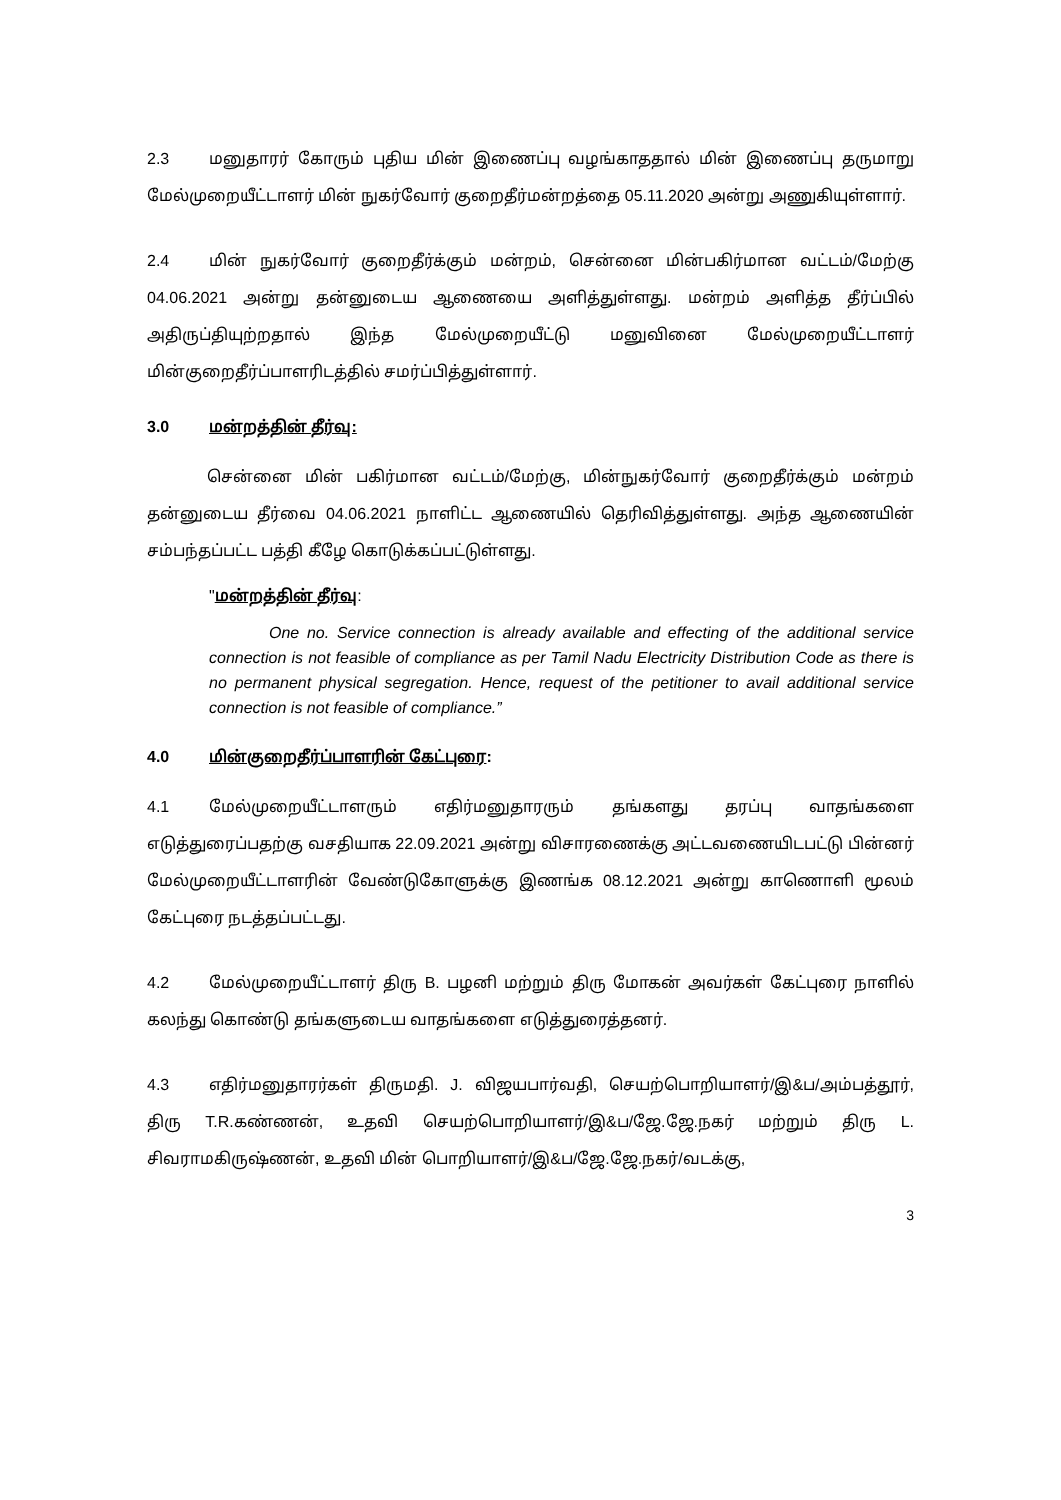2.3 மனுதாரர் கோரும் புதிய மின் இணைப்பு வழங்காததால் மின் இணைப்பு தருமாறு மேல்முறையீட்டாளர் மின் நுகர்வோர் குறைதீர்மன்றத்தை 05.11.2020 அன்று அணுகியுள்ளார்.
2.4 மின் நுகர்வோர் குறைதீர்க்கும் மன்றம், சென்னை மின்பகிர்மான வட்டம்/மேற்கு 04.06.2021 அன்று தன்னுடைய ஆணையை அளித்துள்ளது. மன்றம் அளித்த தீர்ப்பில் அதிருப்தியுற்றதால் இந்த மேல்முறையீட்டு மனுவினை மேல்முறையீட்டாளர் மின்குறைதீர்ப்பாளரிடத்தில் சமர்ப்பித்துள்ளார்.
3.0 மன்றத்தின் தீர்வு:
சென்னை மின் பகிர்மான வட்டம்/மேற்கு, மின்நுகர்வோர் குறைதீர்க்கும் மன்றம் தன்னுடைய தீர்வை 04.06.2021 நாளிட்ட ஆணையில் தெரிவித்துள்ளது. அந்த ஆணையின் சம்பந்தப்பட்ட பத்தி கீழே கொடுக்கப்பட்டுள்ளது.
"மன்றத்தின் தீர்வு:
One no. Service connection is already available and effecting of the additional service connection is not feasible of compliance as per Tamil Nadu Electricity Distribution Code as there is no permanent physical segregation. Hence, request of the petitioner to avail additional service connection is not feasible of compliance.”
4.0 மின்குறைதீர்ப்பாளரின் கேட்புரை:
4.1 மேல்முறையீட்டாளரும் எதிர்மனுதாரரும் தங்களது தரப்பு வாதங்களை எடுத்துரைப்பதற்கு வசதியாக 22.09.2021 அன்று விசாரணைக்கு அட்டவணையிடபட்டு பின்னர் மேல்முறையீட்டாளரின் வேண்டுகோளுக்கு இணங்க 08.12.2021 அன்று காணொளி மூலம் கேட்புரை நடத்தப்பட்டது.
4.2 மேல்முறையீட்டாளர் திரு B. பழனி மற்றும் திரு மோகன் அவர்கள் கேட்புரை நாளில் கலந்து கொண்டு தங்களுடைய வாதங்களை எடுத்துரைத்தனர்.
4.3 எதிர்மனுதாரர்கள் திருமதி. J. விஜயபார்வதி, செயற்பொறியாளர்/இ&ப/அம்பத்தூர், திரு T.R.கண்ணன், உதவி செயற்பொறியாளர்/இ&ப/ஜே.ஜே.நகர் மற்றும் திரு L. சிவராமகிருஷ்ணன், உதவி மின் பொறியாளர்/இ&ப/ஜே.ஜே.நகர்/வடக்கு,
3